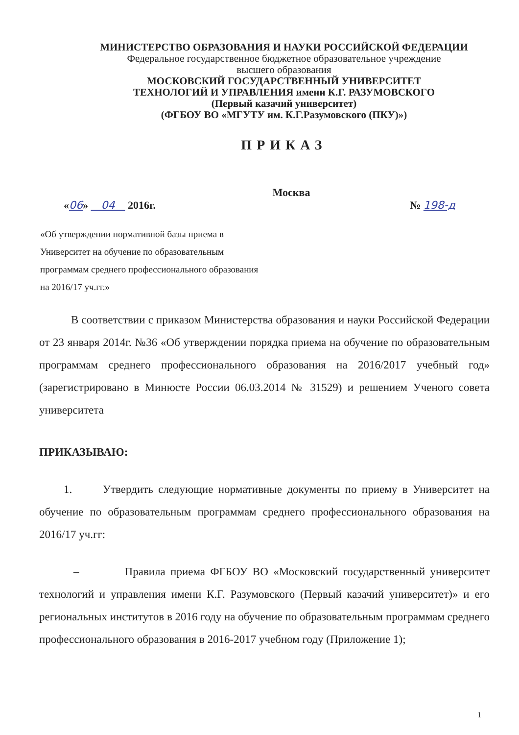МИНИСТЕРСТВО ОБРАЗОВАНИЯ И НАУКИ РОССИЙСКОЙ ФЕДЕРАЦИИ
Федеральное государственное бюджетное образовательное учреждение
высшего образования
МОСКОВСКИЙ ГОСУДАРСТВЕННЫЙ УНИВЕРСИТЕТ
ТЕХНОЛОГИЙ И УПРАВЛЕНИЯ имени К.Г. РАЗУМОВСКОГО
(Первый казачий университет)
(ФГБОУ ВО «МГУТУ им. К.Г.Разумовского (ПКУ)»)
ПРИКАЗ
Москва
«06» 04 2016г. № 198-д
«Об утверждении нормативной базы приема в Университет на обучение по образовательным программам среднего профессионального образования на 2016/17 уч.гг.»
В соответствии с приказом Министерства образования и науки Российской Федерации от 23 января 2014г. №36 «Об утверждении порядка приема на обучение по образовательным программам среднего профессионального образования на 2016/2017 учебный год» (зарегистрировано в Минюсте России 06.03.2014 № 31529) и решением Ученого совета университета
ПРИКАЗЫВАЮ:
1. Утвердить следующие нормативные документы по приему в Университет на обучение по образовательным программам среднего профессионального образования на 2016/17 уч.гг:
– Правила приема ФГБОУ ВО «Московский государственный университет технологий и управления имени К.Г. Разумовского (Первый казачий университет)» и его региональных институтов в 2016 году на обучение по образовательным программам среднего профессионального образования в 2016-2017 учебном году (Приложение 1);
1